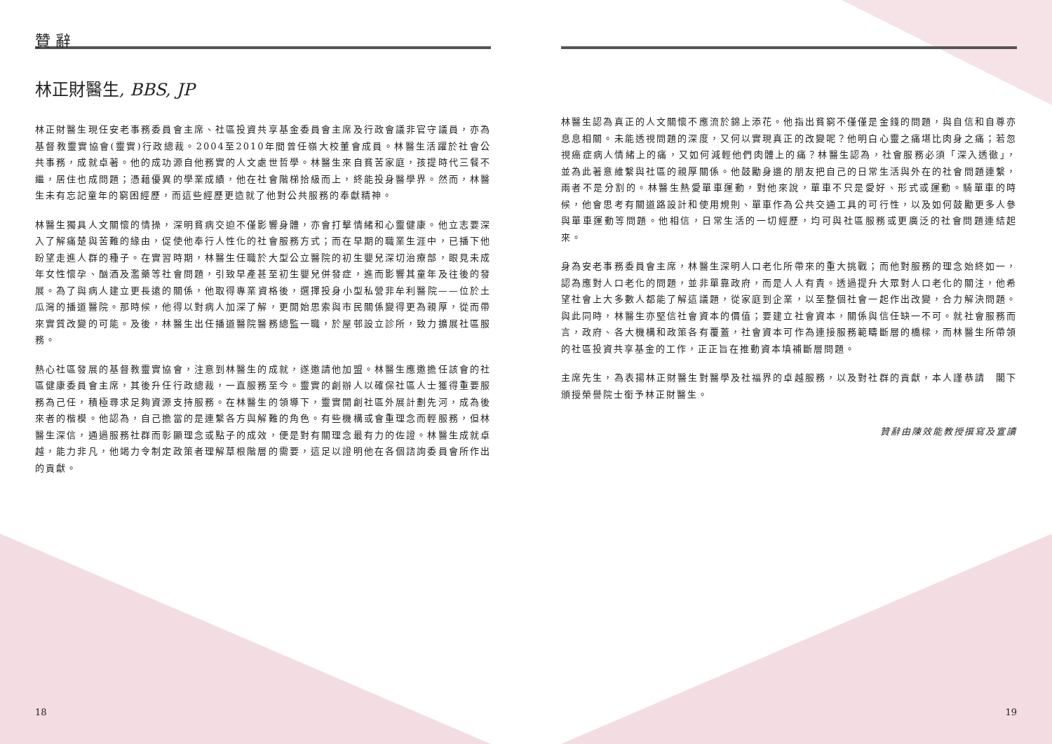贊 辭
林正財醫生, BBS, JP
林正財醫生現任安老事務委員會主席、社區投資共享基金委員會主席及行政會議非官守議員，亦為基督教靈實協會(靈實)行政總裁。2004至2010年間曾任嶺大校董會成員。林醫生活躍於社會公共事務，成就卓著。他的成功源自他務實的人文處世哲學。林醫生來自貧苦家庭，孩提時代三餐不繼，居住也成問題；憑藉優異的學業成績，他在社會階梯拾級而上，終能投身醫學界。然而，林醫生未有忘記童年的窮困經歷，而這些經歷更造就了他對公共服務的奉獻精神。
林醫生獨具人文關懷的情操，深明貧病交迫不僅影響身體，亦會打擊情緒和心靈健康。他立志要深入了解痛楚與苦難的緣由，促使他奉行人性化的社會服務方式；而在早期的職業生涯中，已播下他盼望走進人群的種子。在實習時期，林醫生任職於大型公立醫院的初生嬰兒深切治療部，眼見未成年女性懷孕、酗酒及濫藥等社會問題，引致早產甚至初生嬰兒併發症，進而影響其童年及往後的發展。為了與病人建立更長遠的關係，他取得專業資格後，選擇投身小型私營非牟利醫院——位於土瓜灣的播道醫院。那時候，他得以對病人加深了解，更開始思索與市民關係變得更為親厚，從而帶來實質改變的可能。及後，林醫生出任播道醫院醫務總監一職，於屋邨設立診所，致力擴展社區服務。
熱心社區發展的基督教靈實協會，注意到林醫生的成就，遂邀請他加盟。林醫生應邀擔任該會的社區健康委員會主席，其後升任行政總裁，一直服務至今。靈實的創辦人以確保社區人士獲得重要服務為己任，積極尋求足夠資源支持服務。在林醫生的領導下，靈實開創社區外展計劃先河，成為後來者的楷模。他認為，自己擔當的是連繫各方與解難的角色。有些機構或會重理念而輕服務，但林醫生深信，通過服務社群而彰顯理念或點子的成效，便是對有關理念最有力的佐證。林醫生成就卓越，能力非凡，他竭力令制定政策者理解草根階層的需要，這足以證明他在各個諮詢委員會所作出的貢獻。
林醫生認為真正的人文關懷不應流於錦上添花。他指出貧窮不僅僅是金錢的問題，與自信和自尊亦息息相關。未能透視問題的深度，又何以實現真正的改變呢？他明白心靈之痛堪比肉身之痛；若忽視癌症病人情緒上的痛，又如何減輕他們肉體上的痛？林醫生認為，社會服務必須「深入透徹」，並為此著意維繫與社區的親厚關係。他鼓勵身邊的朋友把自己的日常生活與外在的社會問題連繫，兩者不是分割的。林醫生熱愛單車運動，對他來說，單車不只是愛好、形式或運動。騎單車的時候，他會思考有關道路設計和使用規則、單車作為公共交通工具的可行性，以及如何鼓勵更多人參與單車運動等問題。他相信，日常生活的一切經歷，均可與社區服務或更廣泛的社會問題連結起來。
身為安老事務委員會主席，林醫生深明人口老化所帶來的重大挑戰；而他對服務的理念始終如一，認為應對人口老化的問題，並非單靠政府，而是人人有責。透過提升大眾對人口老化的關注，他希望社會上大多數人都能了解這議題，從家庭到企業，以至整個社會一起作出改變，合力解決問題。與此同時，林醫生亦堅信社會資本的價值；要建立社會資本，關係與信任缺一不可。就社會服務而言，政府、各大機構和政策各有覆蓋，社會資本可作為連接服務範疇斷層的橋樑，而林醫生所帶領的社區投資共享基金的工作，正正旨在推動資本填補斷層問題。
主席先生，為表揚林正財醫生對醫學及社福界的卓越服務，以及對社群的貢獻，本人謹恭請　閣下頒授榮譽院士銜予林正財醫生。
贊辭由陳效能教授撰寫及宣讀
18 19